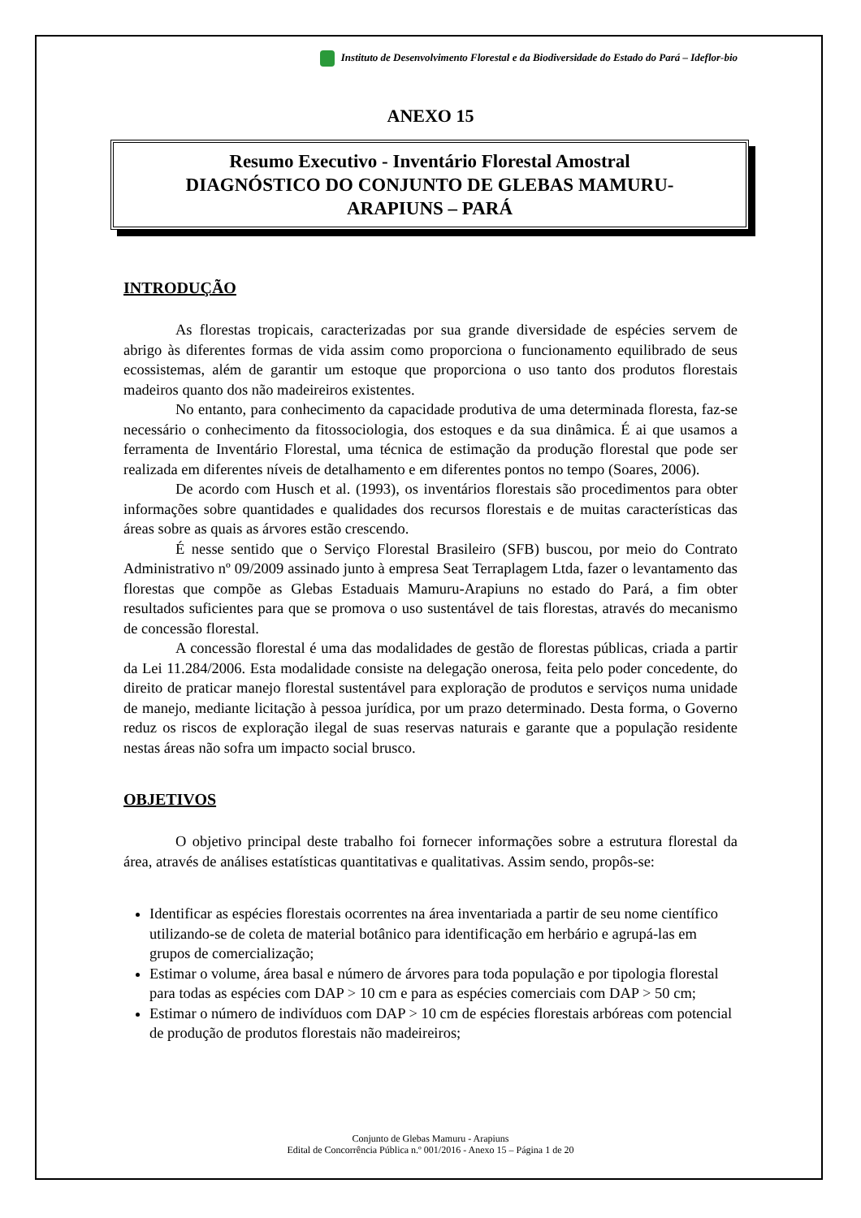Instituto de Desenvolvimento Florestal e da Biodiversidade do Estado do Pará – Ideflor-bio
ANEXO 15
Resumo Executivo - Inventário Florestal Amostral
DIAGNÓSTICO DO CONJUNTO DE GLEBAS MAMURU-
ARAPIUNS – PARÁ
INTRODUÇÃO
As florestas tropicais, caracterizadas por sua grande diversidade de espécies servem de abrigo às diferentes formas de vida assim como proporciona o funcionamento equilibrado de seus ecossistemas, além de garantir um estoque que proporciona o uso tanto dos produtos florestais madeiros quanto dos não madeireiros existentes.
No entanto, para conhecimento da capacidade produtiva de uma determinada floresta, faz-se necessário o conhecimento da fitossociologia, dos estoques e da sua dinâmica. É ai que usamos a ferramenta de Inventário Florestal, uma técnica de estimação da produção florestal que pode ser realizada em diferentes níveis de detalhamento e em diferentes pontos no tempo (Soares, 2006).
De acordo com Husch et al. (1993), os inventários florestais são procedimentos para obter informações sobre quantidades e qualidades dos recursos florestais e de muitas características das áreas sobre as quais as árvores estão crescendo.
É nesse sentido que o Serviço Florestal Brasileiro (SFB) buscou, por meio do Contrato Administrativo nº 09/2009 assinado junto à empresa Seat Terraplagem Ltda, fazer o levantamento das florestas que compõe as Glebas Estaduais Mamuru-Arapiuns no estado do Pará, a fim obter resultados suficientes para que se promova o uso sustentável de tais florestas, através do mecanismo de concessão florestal.
A concessão florestal é uma das modalidades de gestão de florestas públicas, criada a partir da Lei 11.284/2006. Esta modalidade consiste na delegação onerosa, feita pelo poder concedente, do direito de praticar manejo florestal sustentável para exploração de produtos e serviços numa unidade de manejo, mediante licitação à pessoa jurídica, por um prazo determinado. Desta forma, o Governo reduz os riscos de exploração ilegal de suas reservas naturais e garante que a população residente nestas áreas não sofra um impacto social brusco.
OBJETIVOS
O objetivo principal deste trabalho foi fornecer informações sobre a estrutura florestal da área, através de análises estatísticas quantitativas e qualitativas. Assim sendo, propôs-se:
Identificar as espécies florestais ocorrentes na área inventariada a partir de seu nome científico utilizando-se de coleta de material botânico para identificação em herbário e agrupá-las em grupos de comercialização;
Estimar o volume, área basal e número de árvores para toda população e por tipologia florestal para todas as espécies com DAP > 10 cm e para as espécies comerciais com DAP > 50 cm;
Estimar o número de indivíduos com DAP > 10 cm de espécies florestais arbóreas com potencial de produção de produtos florestais não madeireiros;
Conjunto de Glebas Mamuru - Arapiuns
Edital de Concorrência Pública n.º 001/2016 - Anexo 15 – Página 1 de 20